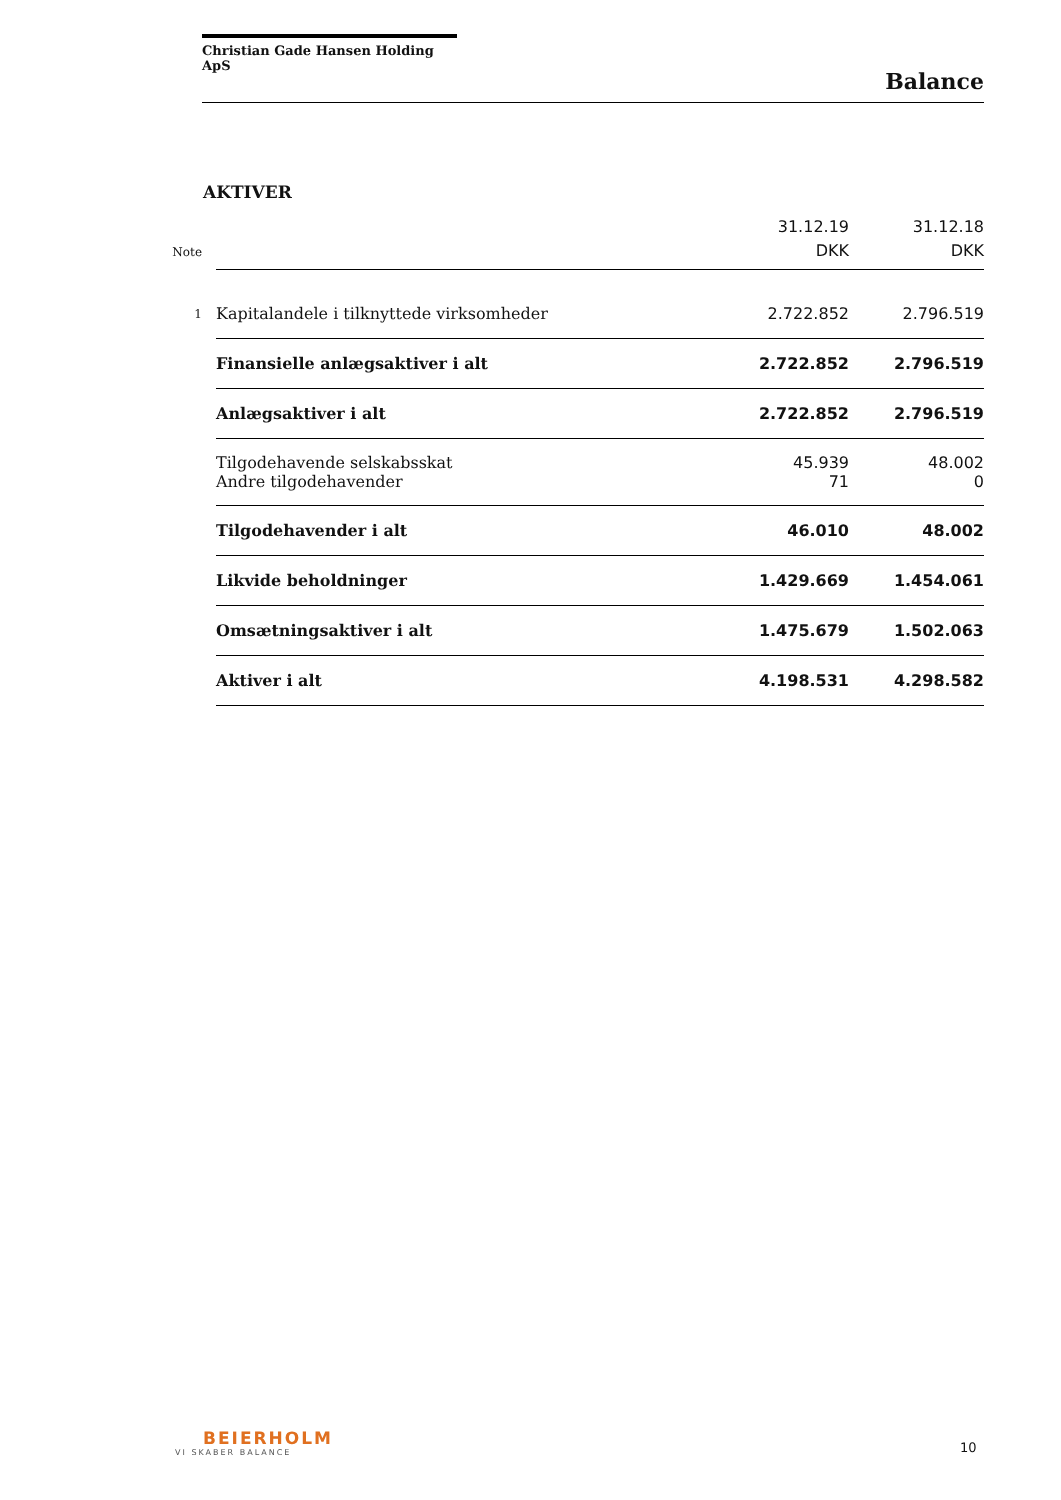Christian Gade Hansen Holding ApS
Balance
AKTIVER
| Note | | 31.12.19 DKK | 31.12.18 DKK |
| --- | --- | --- | --- |
| 1 | Kapitalandele i tilknyttede virksomheder | 2.722.852 | 2.796.519 |
| | Finansielle anlægsaktiver i alt | 2.722.852 | 2.796.519 |
| | Anlægsaktiver i alt | 2.722.852 | 2.796.519 |
| | Tilgodehavende selskabsskat | 45.939 | 48.002 |
| | Andre tilgodehavender | 71 | 0 |
| | Tilgodehavender i alt | 46.010 | 48.002 |
| | Likvide beholdninger | 1.429.669 | 1.454.061 |
| | Omsætningsaktiver i alt | 1.475.679 | 1.502.063 |
| | Aktiver i alt | 4.198.531 | 4.298.582 |
BEIERHOLM
VI SKABER BALANCE
10